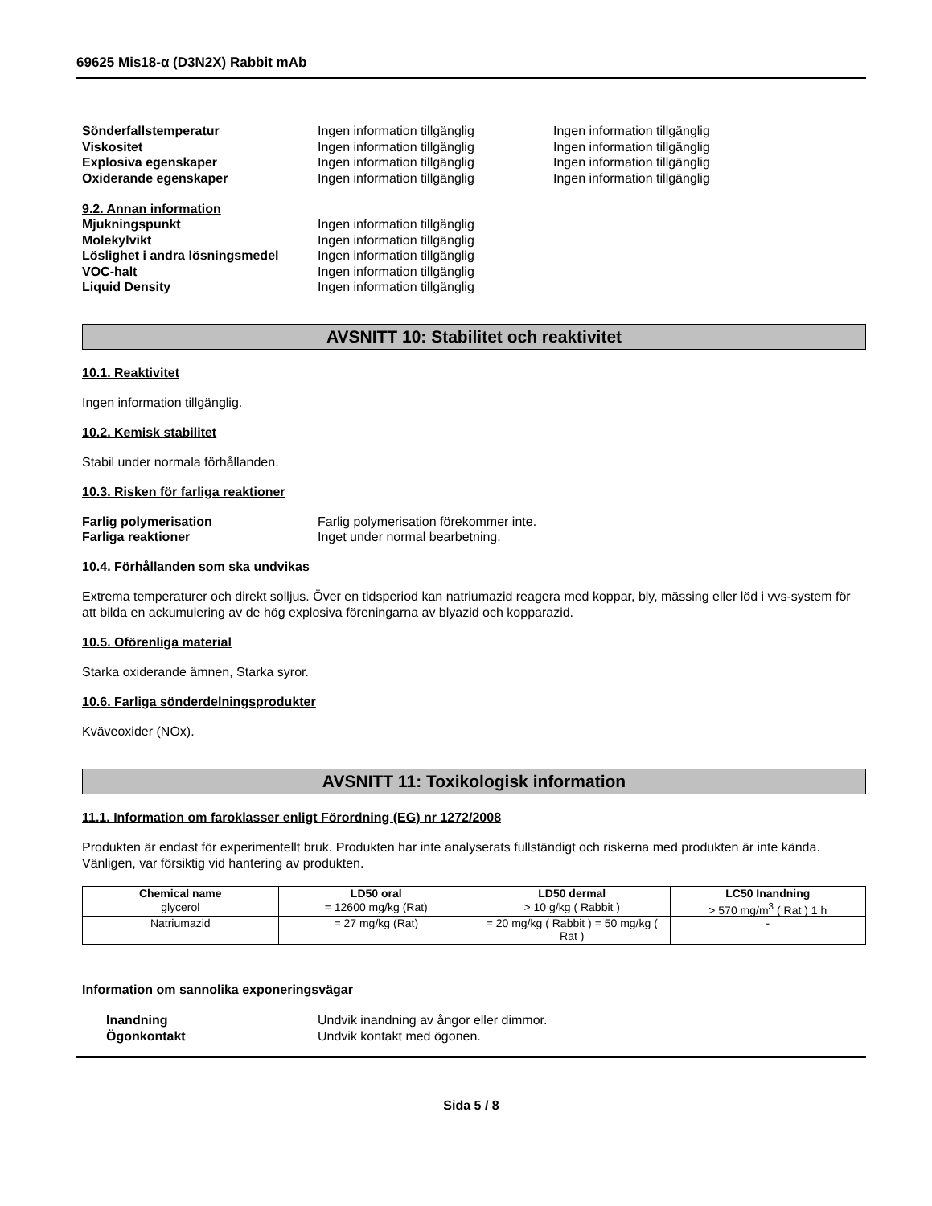69625 Mis18-α (D3N2X) Rabbit mAb
Sönderfallstemperatur Ingen information tillgänglig Ingen information tillgänglig
Viskositet Ingen information tillgänglig Ingen information tillgänglig
Explosiva egenskaper Ingen information tillgänglig Ingen information tillgänglig
Oxiderande egenskaper Ingen information tillgänglig Ingen information tillgänglig
9.2. Annan information
Mjukningspunkt Ingen information tillgänglig
Molekylvikt Ingen information tillgänglig
Löslighet i andra lösningsmedel
Ingen information tillgänglig
VOC-halt Ingen information tillgänglig
Liquid Density Ingen information tillgänglig
AVSNITT 10: Stabilitet och reaktivitet
10.1. Reaktivitet
Ingen information tillgänglig.
10.2. Kemisk stabilitet
Stabil under normala förhållanden.
10.3. Risken för farliga reaktioner
Farlig polymerisation Farlig polymerisation förekommer inte.
Farliga reaktioner Inget under normal bearbetning.
10.4. Förhållanden som ska undvikas
Extrema temperaturer och direkt solljus. Över en tidsperiod kan natriumazid reagera med koppar, bly, mässing eller löd i vvs-system för att bilda en ackumulering av de hög explosiva föreningarna av blyazid och kopparazid.
10.5. Oförenliga material
Starka oxiderande ämnen, Starka syror.
10.6. Farliga sönderdelningsprodukter
Kväveoxider (NOx).
AVSNITT 11: Toxikologisk information
11.1. Information om faroklasser enligt Förordning (EG) nr 1272/2008
Produkten är endast för experimentellt bruk. Produkten har inte analyserats fullständigt och riskerna med produkten är inte kända. Vänligen, var försiktig vid hantering av produkten.
| Chemical name | LD50 oral | LD50 dermal | LC50 Inandning |
| --- | --- | --- | --- |
| glycerol | = 12600 mg/kg (Rat) | > 10 g/kg ( Rabbit ) | > 570 mg/m<sup>3</sup> ( Rat ) 1 h |
| Natriumazid | = 27 mg/kg (Rat) | = 20 mg/kg ( Rabbit ) = 50 mg/kg ( Rat ) | - |
Information om sannolika exponeringsvägar
Inandning Undvik inandning av ångor eller dimmor.
Ögonkontakt Undvik kontakt med ögonen.
Sida 5 / 8